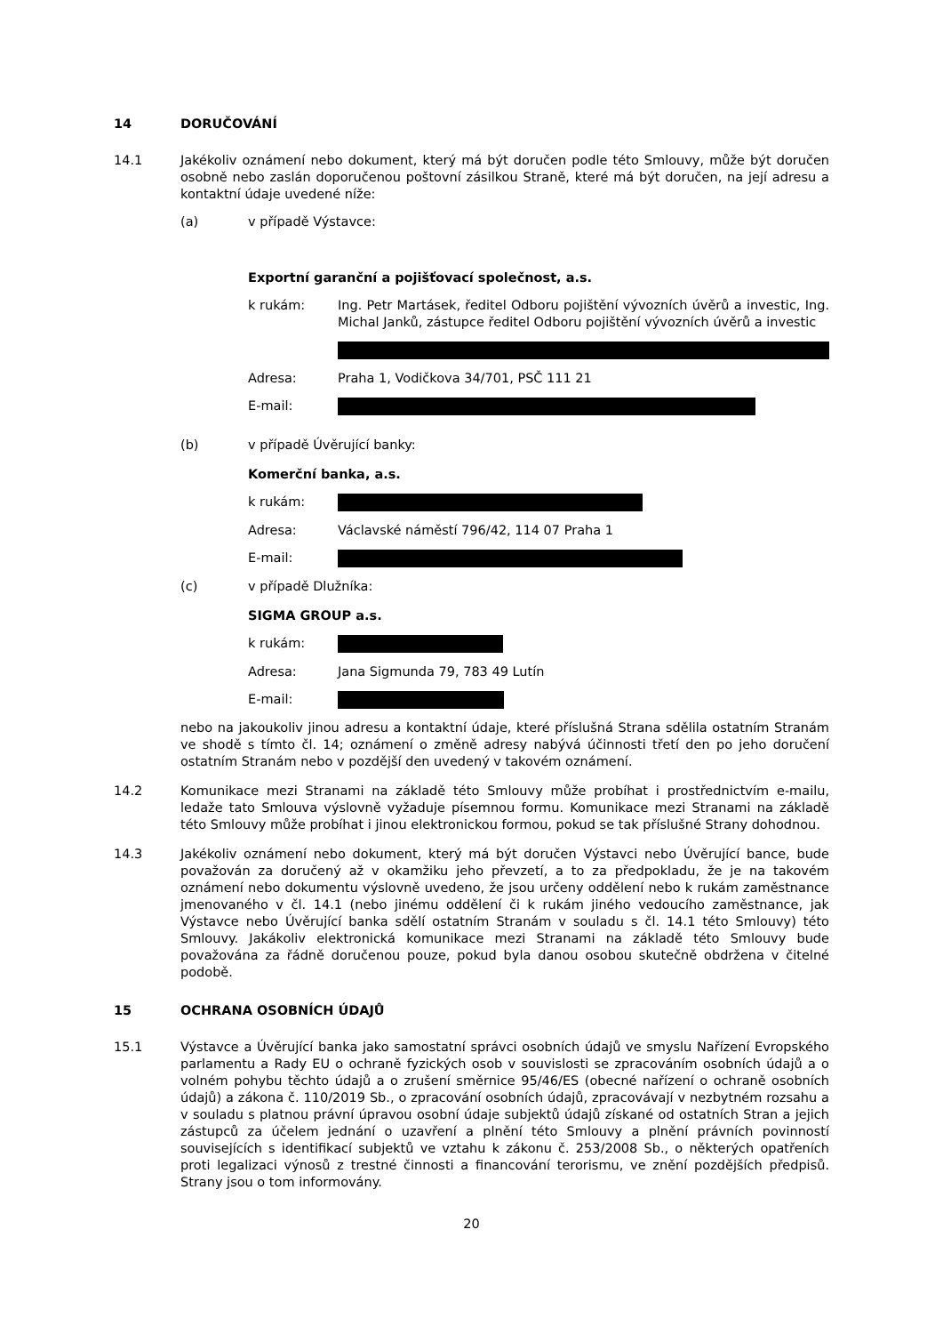14 DORUČOVÁNÍ
14.1 Jakékoliv oznámení nebo dokument, který má být doručen podle této Smlouvy, může být doručen osobně nebo zaslán doporučenou poštovní zásilkou Straně, které má být doručen, na její adresu a kontaktní údaje uvedené níže:
(a) v případě Výstavce:
Exportní garanční a pojišťovací společnost, a.s.
k rukám: Ing. Petr Martásek, ředitel Odboru pojištění vývozních úvěrů a investic, Ing. Michal Janků, zástupce ředitel Odboru pojištění vývozních úvěrů a investic
Adresa: Praha 1, Vodičkova 34/701, PSČ 111 21
E-mail:
(b) v případě Úvěrující banky:
Komerční banka, a.s.
k rukám:
Adresa: Václavské náměstí 796/42, 114 07 Praha 1
E-mail:
(c) v případě Dlužníka:
SIGMA GROUP a.s.
k rukám:
Adresa: Jana Sigmunda 79, 783 49 Lutín
E-mail:
nebo na jakoukoliv jinou adresu a kontaktní údaje, které příslušná Strana sdělila ostatním Stranám ve shodě s tímto čl. 14; oznámení o změně adresy nabývá účinnosti třetí den po jeho doručení ostatním Stranám nebo v pozdější den uvedený v takovém oznámení.
14.2 Komunikace mezi Stranami na základě této Smlouvy může probíhat i prostřednictvím e-mailu, ledaže tato Smlouva výslovně vyžaduje písemnou formu. Komunikace mezi Stranami na základě této Smlouvy může probíhat i jinou elektronickou formou, pokud se tak příslušné Strany dohodnou.
14.3 Jakékoliv oznámení nebo dokument, který má být doručen Výstavci nebo Úvěrující bance, bude považován za doručený až v okamžiku jeho převzetí, a to za předpokladu, že je na takovém oznámení nebo dokumentu výslovně uvedeno, že jsou určeny oddělení nebo k rukám zaměstnance jmenovaného v čl. 14.1 (nebo jinému oddělení či k rukám jiného vedoucího zaměstnance, jak Výstavce nebo Úvěrující banka sdělí ostatním Stranám v souladu s čl. 14.1 této Smlouvy) této Smlouvy. Jakákoliv elektronická komunikace mezi Stranami na základě této Smlouvy bude považována za řádně doručenou pouze, pokud byla danou osobou skutečně obdržena v čitelné podobě.
15 OCHRANA OSOBNÍCH ÚDAJŮ
15.1 Výstavce a Úvěrující banka jako samostatní správci osobních údajů ve smyslu Nařízení Evropského parlamentu a Rady EU o ochraně fyzických osob v souvislosti se zpracováním osobních údajů a o volném pohybu těchto údajů a o zrušení směrnice 95/46/ES (obecné nařízení o ochraně osobních údajů) a zákona č. 110/2019 Sb., o zpracování osobních údajů, zpracovávají v nezbytném rozsahu a v souladu s platnou právní úpravou osobní údaje subjektů údajů získané od ostatních Stran a jejich zástupců za účelem jednání o uzavření a plnění této Smlouvy a plnění právních povinností souvisejících s identifikací subjektů ve vztahu k zákonu č. 253/2008 Sb., o některých opatřeních proti legalizaci výnosů z trestné činnosti a financování terorismu, ve znění pozdějších předpisů. Strany jsou o tom informovány.
20